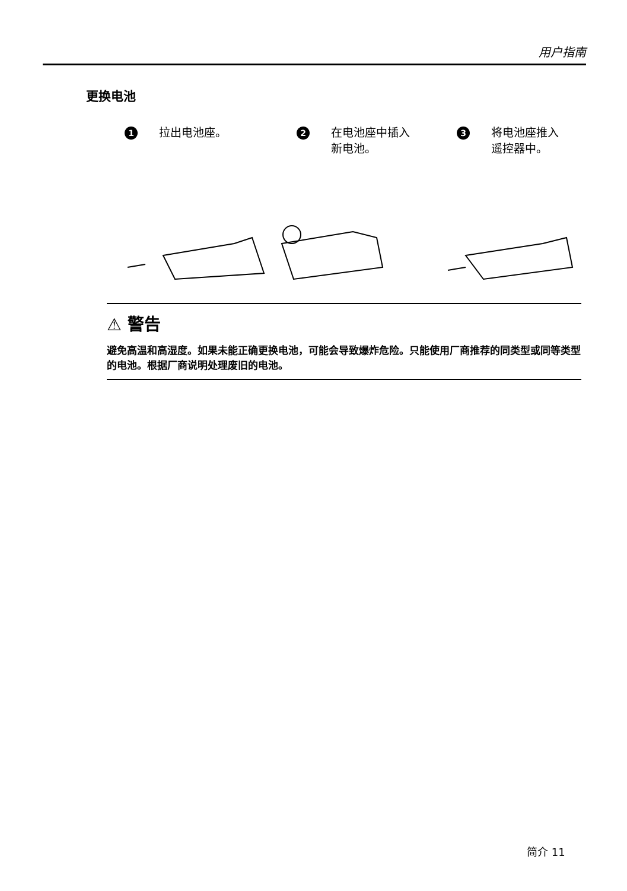用户指南
更换电池
1 拉出电池座。
2 在电池座中插入
新电池。
3 将电池座推入
遥控器中。
⚠ 警告
避免高温和高湿度。如果未能正确更换电池，可能会导致爆炸危险。只能使用厂商推荐的同类型或同等类型的电池。根据厂商说明处理废旧的电池。
简介 11